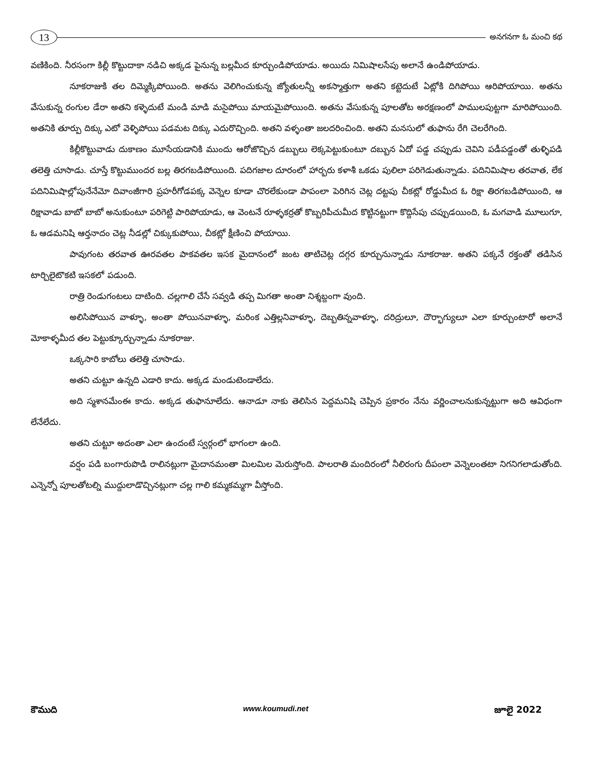13
అనగనగా ఓ మంచి కథ
వణికింది. నీరసంగా కిల్లీ కొట్టుదాకా నడిచి అక్కడ పైనున్న బల్లమీద కూర్చుండిపోయాడు. అయిదు నిమిషాలసేపు అలానే ఉండిపోయాడు.
నూకరాజుకి తల దిమ్మెక్కిపోయింది. అతను వెలిగించుకున్న జ్యోతులన్నీ అకస్మాత్తుగా అతని కట్టెదుటే ఏట్లోకి దిగిపోయి ఆరిపోయాయి. అతను వేసుకున్న రంగుల డేరా అతని కళ్ళెదుటే మండి మాడి మసైపోయి మాయమైపోయింది. అతను వేసుకున్న పూలతోట అరక్షణంలో పాములపుట్టగా మారిపోయింది. అతనికి తూర్పు దిక్కు ఎటో వెళ్ళిపోయి పడమట దిక్కు ఎదురొచ్చింది. అతని వళ్ళంతా జలదరించింది. అతని మనసులో తుఫాను రేగి చెలరేగింది.
కిల్లీకొట్టువాడు దుకాణం మూసేయడానికి ముందు ఆరోజొచ్చిన డబ్బులు లెక్కపెట్టుకుంటూ దబ్బున ఏదో పడ్డ చప్పుడు చెవిని పడీపడ్డంతో తుళ్ళిపడి తలెత్తి చూసాడు. చూస్తే కొట్టుముందర బల్ల తిరగబడిపోయింది. పదిగజాల దూరంలో హార్బరు కళాశీ ఒకడు పులిలా పరిగెడుతున్నాడు. పదినిమిషాల తరవాత, లేక పదినిమిషాల్లోపునేనేమో దివాంజీగారి ప్రహరీగోడపక్క వెన్నెల కూడా చొరలేకుండా పాపంలా పెరిగిన చెట్ల దట్టపు చీకట్లో రోడ్డుమీద ఓ రిక్షా తిరగబడిపోయింది, ఆ రిక్షావాడు బాబో బాబో అనుకుంటూ పరిగెట్టి పారిపోయాడు, ఆ వెంటనే రూళ్ళకర్రతో కొబ్బరిపీచుమీద కొట్టినట్టుగా కొద్దిసేపు చప్పుడయింది, ఓ మగవాడి మూలుగూ, ఓ ఆడమనిషి ఆర్తనాదం చెట్ల నీడల్లో చిక్కుకుపోయి, చీకట్లో క్షీణించి పోయాయి.
పావుగంట తరవాత ఊరవతల పాకవతల ఇసక మైదానంలో జంట తాటిచెట్ల దగ్గర కూర్చునున్నాడు నూకరాజు. అతని పక్కనే రక్తంతో తడిసిన టార్చిలైటొకటి ఇసకలో పడుంది.
రాత్రి రెండుగంటలు దాటింది. చల్లగాలి చేసే సవ్వడి తప్ప మిగతా అంతా నిశ్శబ్దంగా వుంది.
అలిసిపోయిన వాళ్ళూ, అంతా పోయినవాళ్ళూ, మరింక ఎత్తిల్లనివాళ్ళూ, దెబ్బతిన్నవాళ్ళూ, దరిద్రులూ, దౌర్భాగ్యులూ ఎలా కూర్చుంటారో అలానే మోకాళ్ళమీద తల పెట్టుక్కూర్చున్నాడు నూకరాజు.
ఒక్కసారి కాబోలు తలెత్తి చూసాడు.
అతని చుట్టూ ఉన్నది ఎడారి కాదు. అక్కడ మండుటెండాలేదు.
అది స్మశానమేంఈ కాదు. అక్కడ తుఫానూలేదు. ఆనాడూ నాకు తెలిసిన పెద్దమనిషి చెప్పిన ప్రకారం నేను వర్ణించాలనుకున్నట్టుగా అది ఆవిధంగా లేనేలేదు.
అతని చుట్టూ అదంతా ఎలా ఉందంటే స్వర్గంలో భాగంలా ఉంది.
వర్షం పడి బంగారుపొడి రాలినట్లుగా మైదానమంతా మిలమిల మెరుస్తోంది. పాలరాతి మందిరంలో నీలిరంగు దీపంలా వెన్నెలంతటా నిగనిగలాడుతోంది. ఎన్నెన్నో పూలతోటల్ని ముద్దులాడొచ్చినట్లుగా చల్ల గాలి కమ్మకమ్మగా వీస్తోంది.
కౌముది www.koumudi.net జూలై 2022